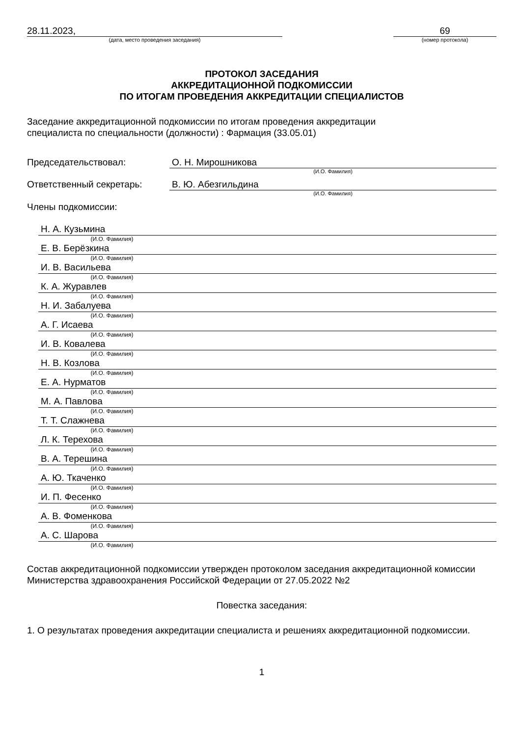28.11.2023,
(дата, место проведения заседания)
69
(номер протокола)
ПРОТОКОЛ ЗАСЕДАНИЯ
АККРЕДИТАЦИОННОЙ ПОДКОМИССИИ
ПО ИТОГАМ ПРОВЕДЕНИЯ АККРЕДИТАЦИИ СПЕЦИАЛИСТОВ
Заседание аккредитационной подкомиссии по итогам проведения аккредитации
специалиста по специальности (должности) : Фармация (33.05.01)
Председательствовал: О. Н. Мирошникова
(И.О. Фамилия)
Ответственный секретарь: В. Ю. Абезгильдина
(И.О. Фамилия)
Члены подкомиссии:
Н. А. Кузьмина
(И.О. Фамилия)
Е. В. Берёзкина
(И.О. Фамилия)
И. В. Васильева
(И.О. Фамилия)
К. А. Журавлев
(И.О. Фамилия)
Н. И. Забалуева
(И.О. Фамилия)
А. Г. Исаева
(И.О. Фамилия)
И. В. Ковалева
(И.О. Фамилия)
Н. В. Козлова
(И.О. Фамилия)
Е. А. Нурматов
(И.О. Фамилия)
М. А. Павлова
(И.О. Фамилия)
Т. Т. Слажнева
(И.О. Фамилия)
Л. К. Терехова
(И.О. Фамилия)
В. А. Терешина
(И.О. Фамилия)
А. Ю. Ткаченко
(И.О. Фамилия)
И. П. Фесенко
(И.О. Фамилия)
А. В. Фоменкова
(И.О. Фамилия)
А. С. Шарова
(И.О. Фамилия)
Состав аккредитационной подкомиссии утвержден протоколом заседания аккредитационной комиссии Министерства здравоохранения Российской Федерации от 27.05.2022 №2
Повестка заседания:
1. О результатах проведения аккредитации специалиста и решениях аккредитационной подкомиссии.
1